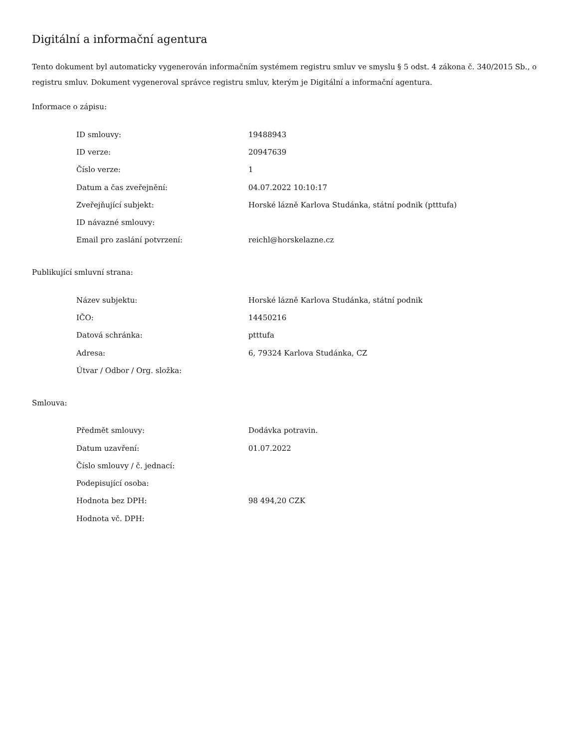Digitální a informační agentura
Tento dokument byl automaticky vygenerován informačním systémem registru smluv ve smyslu § 5 odst. 4 zákona č. 340/2015 Sb., o registru smluv. Dokument vygeneroval správce registru smluv, kterým je Digitální a informační agentura.
Informace o zápisu:
| ID smlouvy: | 19488943 |
| ID verze: | 20947639 |
| Číslo verze: | 1 |
| Datum a čas zveřejnění: | 04.07.2022 10:10:17 |
| Zveřejňující subjekt: | Horské lázně Karlova Studánka, státní podnik (ptttufa) |
| ID návazné smlouvy: | |
| Email pro zaslání potvrzení: | reichl@horskelazne.cz |
Publikující smluvní strana:
| Název subjektu: | Horské lázně Karlova Studánka, státní podnik |
| IČO: | 14450216 |
| Datová schránka: | ptttufa |
| Adresa: | 6, 79324 Karlova Studánka, CZ |
| Útvar / Odbor / Org. složka: | |
Smlouva:
| Předmět smlouvy: | Dodávka potravin. |
| Datum uzavření: | 01.07.2022 |
| Číslo smlouvy / č. jednací: | |
| Podepisující osoba: | |
| Hodnota bez DPH: | 98 494,20 CZK |
| Hodnota vč. DPH: | |